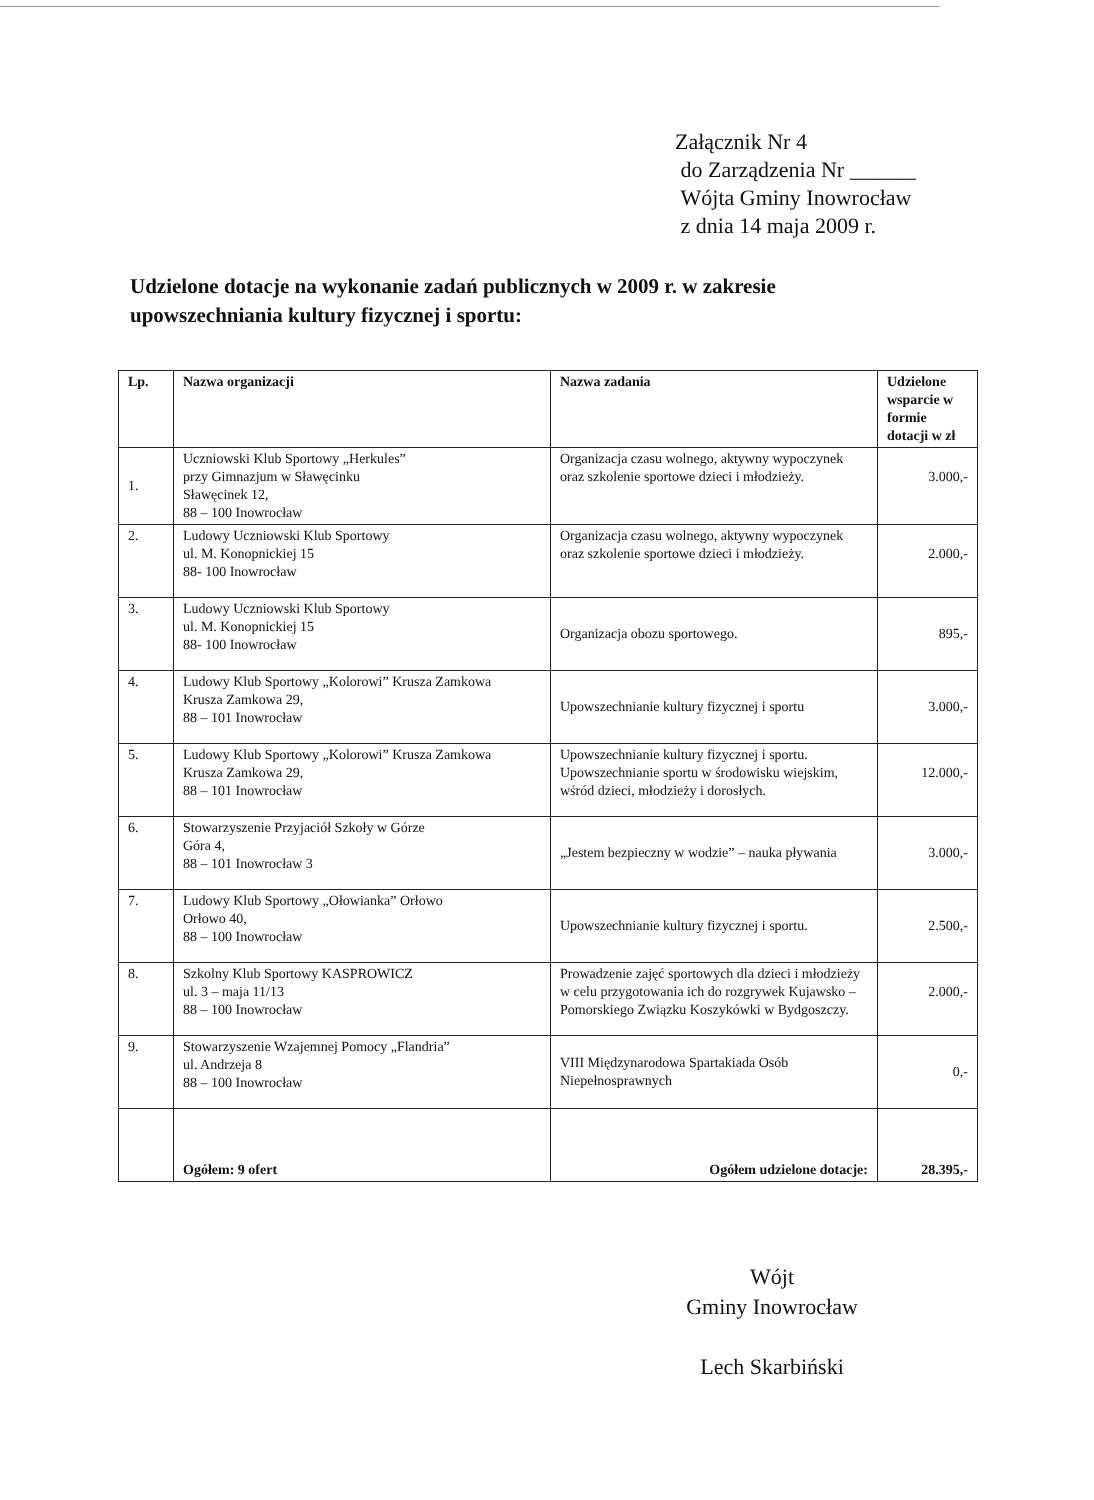Załącznik Nr 4
do Zarządzenia Nr ______
Wójta Gminy Inowrocław
z dnia 14 maja 2009 r.
Udzielone dotacje na wykonanie zadań publicznych w 2009 r. w zakresie upowszechniania kultury fizycznej i sportu:
| Lp. | Nazwa organizacji | Nazwa zadania | Udzielone wsparcie w formie dotacji w zł |
| --- | --- | --- | --- |
| 1. | Uczniowski Klub Sportowy „Herkules” przy Gimnazjum w Sławęcinku Sławęcinek 12, 88 – 100 Inowrocław | Organizacja czasu wolnego, aktywny wypoczynek oraz szkolenie sportowe dzieci i młodzieży. | 3.000,- |
| 2. | Ludowy Uczniowski Klub Sportowy ul. M. Konopnickiej 15 88- 100 Inowrocław | Organizacja czasu wolnego, aktywny wypoczynek oraz szkolenie sportowe dzieci i młodzieży. | 2.000,- |
| 3. | Ludowy Uczniowski Klub Sportowy ul. M. Konopnickiej 15 88- 100 Inowrocław | Organizacja obozu sportowego. | 895,- |
| 4. | Ludowy Klub Sportowy „Kolorowi” Krusza Zamkowa Krusza Zamkowa 29, 88 – 101 Inowrocław | Upowszechnianie kultury fizycznej i sportu | 3.000,- |
| 5. | Ludowy Klub Sportowy „Kolorowi” Krusza Zamkowa Krusza Zamkowa 29, 88 – 101 Inowrocław | Upowszechnianie kultury fizycznej i sportu. Upowszechnianie sportu w środowisku wiejskim, wśród dzieci, młodzieży i dorosłych. | 12.000,- |
| 6. | Stowarzyszenie Przyjaciół Szkoły w Górze Góra 4, 88 – 101 Inowrocław 3 | „Jestem bezpieczny w wodzie” – nauka pływania | 3.000,- |
| 7. | Ludowy Klub Sportowy „Ołowianka” Orłowo Orłowo 40, 88 – 100 Inowrocław | Upowszechnianie kultury fizycznej i sportu. | 2.500,- |
| 8. | Szkolny Klub Sportowy KASPROWICZ ul. 3 – maja 11/13 88 – 100 Inowrocław | Prowadzenie zajęć sportowych dla dzieci i młodzieży w celu przygotowania ich do rozgrywek Kujawsko – Pomorskiego Związku Koszykówki w Bydgoszczy. | 2.000,- |
| 9. | Stowarzyszenie Wzajemnej Pomocy „Flandria” ul. Andrzeja 8 88 – 100 Inowrocław | VIII Międzynarodowa Spartakiada Osób Niepełnosprawnych | 0,- |
| | Ogółem: 9 ofert | Ogółem udzielone dotacje: | 28.395,- |
Wójt
Gminy Inowrocław
Lech Skarbiński